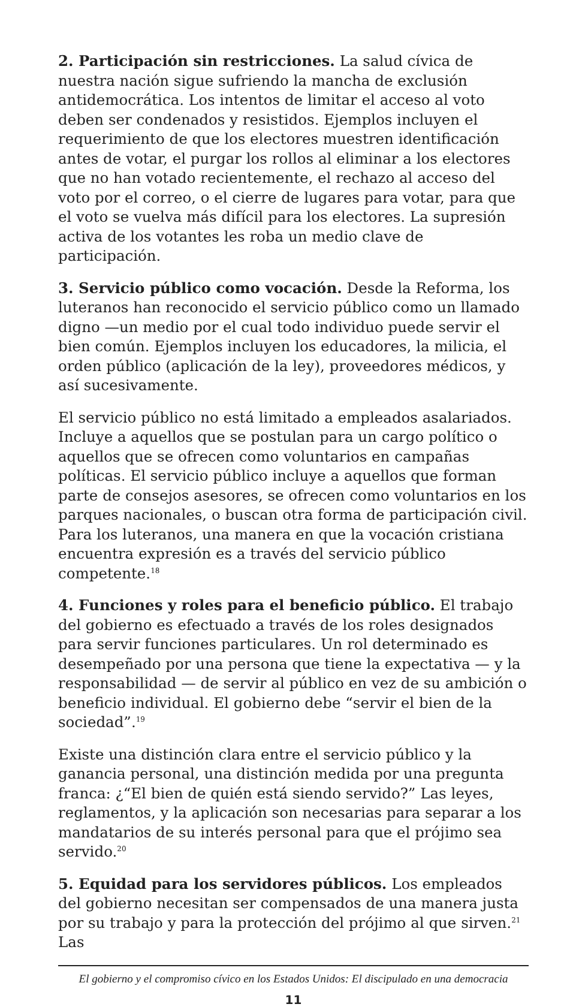2. Participación sin restricciones. La salud cívica de nuestra nación sigue sufriendo la mancha de exclusión antidemocrática. Los intentos de limitar el acceso al voto deben ser condenados y resistidos. Ejemplos incluyen el requerimiento de que los electores muestren identificación antes de votar, el purgar los rollos al eliminar a los electores que no han votado recientemente, el rechazo al acceso del voto por el correo, o el cierre de lugares para votar, para que el voto se vuelva más difícil para los electores. La supresión activa de los votantes les roba un medio clave de participación.
3. Servicio público como vocación. Desde la Reforma, los luteranos han reconocido el servicio público como un llamado digno —un medio por el cual todo individuo puede servir el bien común. Ejemplos incluyen los educadores, la milicia, el orden público (aplicación de la ley), proveedores médicos, y así sucesivamente.
El servicio público no está limitado a empleados asalariados. Incluye a aquellos que se postulan para un cargo político o aquellos que se ofrecen como voluntarios en campañas políticas. El servicio público incluye a aquellos que forman parte de consejos asesores, se ofrecen como voluntarios en los parques nacionales, o buscan otra forma de participación civil. Para los luteranos, una manera en que la vocación cristiana encuentra expresión es a través del servicio público competente.<sup>18</sup>
4. Funciones y roles para el beneficio público. El trabajo del gobierno es efectuado a través de los roles designados para servir funciones particulares. Un rol determinado es desempeñado por una persona que tiene la expectativa — y la responsabilidad — de servir al público en vez de su ambición o beneficio individual. El gobierno debe “servir el bien de la sociedad”.<sup>19</sup>
Existe una distinción clara entre el servicio público y la ganancia personal, una distinción medida por una pregunta franca: ¿“El bien de quién está siendo servido?” Las leyes, reglamentos, y la aplicación son necesarias para separar a los mandatarios de su interés personal para que el prójimo sea servido.<sup>20</sup>
5. Equidad para los servidores públicos. Los empleados del gobierno necesitan ser compensados de una manera justa por su trabajo y para la protección del prójimo al que sirven.<sup>21</sup> Las
El gobierno y el compromiso cívico en los Estados Unidos: El discipulado en una democracia
11